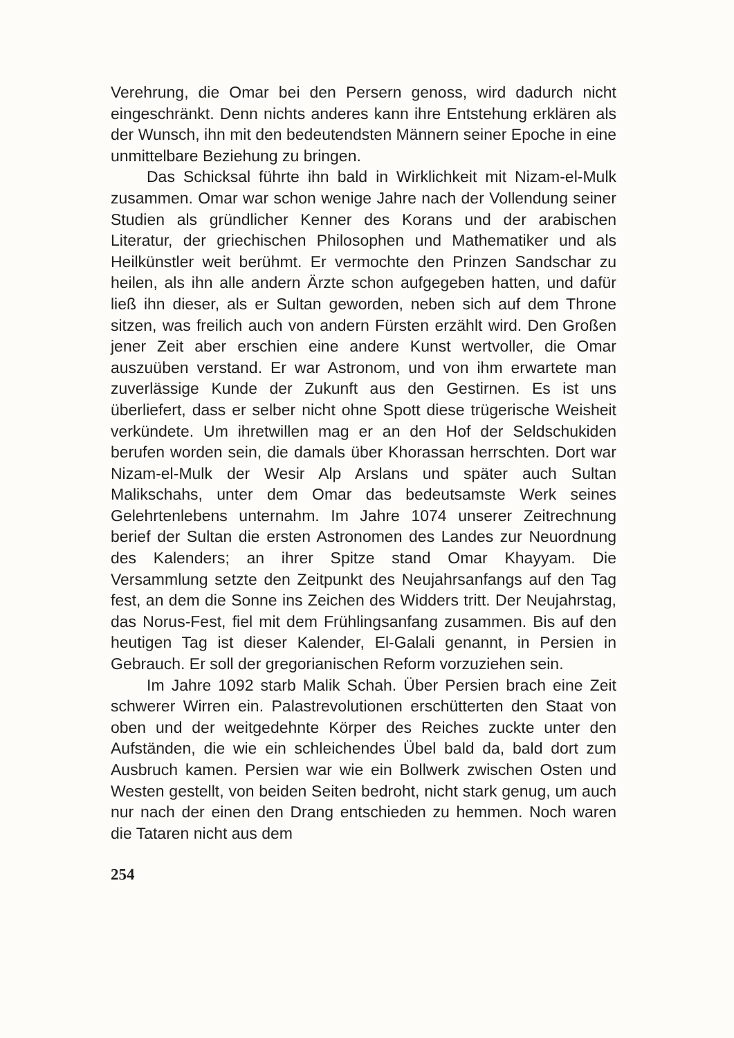Verehrung, die Omar bei den Persern genoss, wird dadurch nicht eingeschränkt. Denn nichts anderes kann ihre Entstehung erklären als der Wunsch, ihn mit den bedeutendsten Männern seiner Epoche in eine unmittelbare Beziehung zu bringen.
Das Schicksal führte ihn bald in Wirklichkeit mit Nizam-el-Mulk zusammen. Omar war schon wenige Jahre nach der Vollendung seiner Studien als gründlicher Kenner des Korans und der arabischen Literatur, der griechischen Philosophen und Mathematiker und als Heilkünstler weit berühmt. Er vermochte den Prinzen Sandschar zu heilen, als ihn alle andern Ärzte schon aufgegeben hatten, und dafür ließ ihn dieser, als er Sultan geworden, neben sich auf dem Throne sitzen, was freilich auch von andern Fürsten erzählt wird. Den Großen jener Zeit aber erschien eine andere Kunst wertvoller, die Omar auszuüben verstand. Er war Astronom, und von ihm erwartete man zuverlässige Kunde der Zukunft aus den Gestirnen. Es ist uns überliefert, dass er selber nicht ohne Spott diese trügerische Weisheit verkündete. Um ihretwillen mag er an den Hof der Seldschukiden berufen worden sein, die damals über Khorassan herrschten. Dort war Nizam-el-Mulk der Wesir Alp Arslans und später auch Sultan Malikschahs, unter dem Omar das bedeutsamste Werk seines Gelehrtenlebens unternahm. Im Jahre 1074 unserer Zeitrechnung berief der Sultan die ersten Astronomen des Landes zur Neuordnung des Kalenders; an ihrer Spitze stand Omar Khayyam. Die Versammlung setzte den Zeitpunkt des Neujahrsanfangs auf den Tag fest, an dem die Sonne ins Zeichen des Widders tritt. Der Neujahrstag, das Norus-Fest, fiel mit dem Frühlingsanfang zusammen. Bis auf den heutigen Tag ist dieser Kalender, El-Galali genannt, in Persien in Gebrauch. Er soll der gregorianischen Reform vorzuziehen sein.
Im Jahre 1092 starb Malik Schah. Über Persien brach eine Zeit schwerer Wirren ein. Palastrevolutionen erschütterten den Staat von oben und der weitgedehnte Körper des Reiches zuckte unter den Aufständen, die wie ein schleichendes Übel bald da, bald dort zum Ausbruch kamen. Persien war wie ein Bollwerk zwischen Osten und Westen gestellt, von beiden Seiten bedroht, nicht stark genug, um auch nur nach der einen den Drang entschieden zu hemmen. Noch waren die Tataren nicht aus dem
254